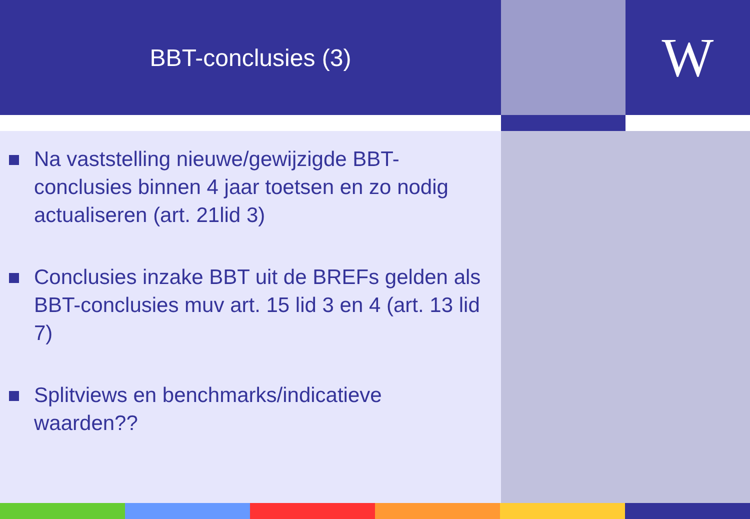BBT-conclusies (3)
W
Na vaststelling nieuwe/gewijzigde BBT-conclusies binnen 4 jaar toetsen en zo nodig actualiseren (art. 21lid 3)
Conclusies inzake BBT uit de BREFs gelden als BBT-conclusies muv art. 15 lid 3 en 4 (art. 13 lid 7)
Splitviews en benchmarks/indicatieve waarden??